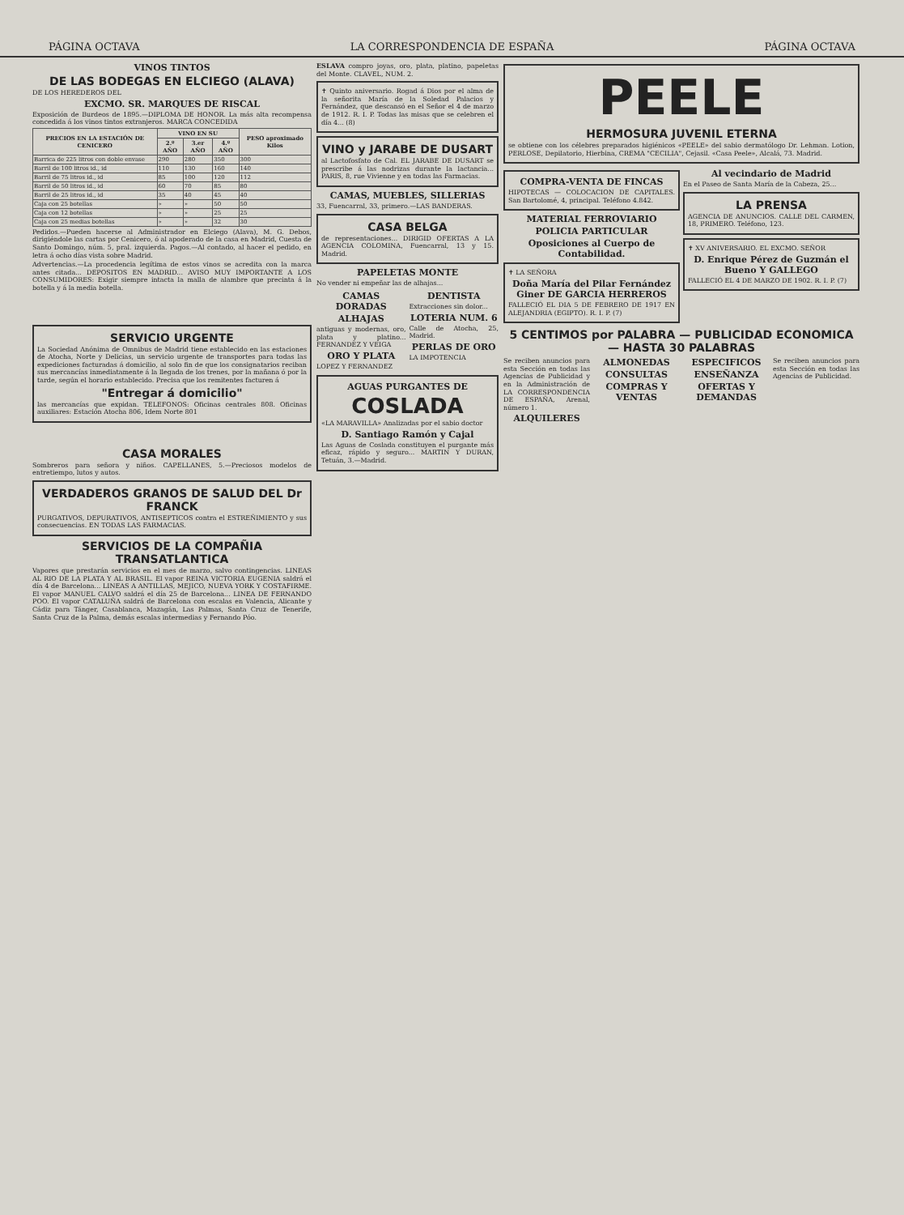PÁGINA OCTAVA LA CORRESPONDENCIA DE ESPAÑA PÁGINA OCTAVA
VINOS TINTOS
DE LAS BODEGAS EN ELCIEGO (ALAVA)
DE LOS HEREDEROS DEL
EXCMO. SR. MARQUES DE RISCAL
Exposición de Burdeos de 1895.—DIPLOMA DE HONOR. La más alta recompensa concedida á los vinos tintos extranjeros. MARCA CONCEDIDA
| PRECIOS EN LA ESTACIÓN DE CENICERO | VINO EN SU | | | PESO aproximado Kilos |
| --- | --- | --- | --- | --- |
| | 2.º AÑO | 3.er AÑO | 4.º AÑO | |
| Barrica de 225 litros con doble envase | 290 | 280 | 350 | 300 |
| Barril de 100 litros id., id | 110 | 130 | 160 | 140 |
| Barril de 75 litros id., id | 85 | 100 | 120 | 112 |
| Barril de 50 litros id., id | 60 | 70 | 85 | 80 |
| Barril de 25 litros id., id | 35 | 40 | 45 | 40 |
| Caja con 25 botellas | » | » | 50 | 50 |
| Caja con 12 botellas | » | » | 25 | 25 |
| Caja con 25 medias botellas | » | » | 32 | 30 |
Pedidos.—Pueden hacerse al Administrador en Elciego (Alava), M. G. Debos, dirigiéndole las cartas por Cenicero, ó al apoderado de la casa en Madrid, Cuesta de Santo Domingo, núm. 5, pral. izquierda. Pagos.—Al contado, al hacer el pedido, en letra á ocho días vista sobre Madrid.
Advertencias.—La procedencia legítima de estos vinos se acredita con la marca antes citada... DEPOSITOS EN MADRID... AVISO MUY IMPORTANTE A LOS CONSUMIDORES: Exigir siempre intacta la malla de alambre que precinta á la botella y á la media botella.
SERVICIO URGENTE
La Sociedad Anónima de Omnibus de Madrid tiene establecido en las estaciones de Atocha, Norte y Delicias, un servicio urgente de transportes para todas las expediciones facturadas á domicilio, al solo fin de que los consignatarios reciban sus mercancías inmediatamente á la llegada de los trenes, por la mañana ó por la tarde, según el horario establecido. Precisa que los remitentes facturen á
"Entregar á domicilio"
las mercancías que expidan. TELEFONOS: Oficinas centrales 808. Oficinas auxiliares: Estación Atocha 806, Idem Norte 801
CASA MORALES
Sombreros para señora y niños. CAPELLANES, 5.—Preciosos modelos de entretiempo, lutos y autos.
VERDADEROS GRANOS DE SALUD DEL Dr FRANCK
PURGATIVOS, DEPURATIVOS, ANTISEPTICOS contra el ESTREÑIMIENTO y sus consecuencias. EN TODAS LAS FARMACIAS.
SERVICIOS DE LA COMPAÑIA TRANSATLANTICA
Vapores que prestarán servicios en el mes de marzo, salvo contingencias. LINEAS AL RIO DE LA PLATA Y AL BRASIL. El vapor REINA VICTORIA EUGENIA saldrá el día 4 de Barcelona... LINEAS A ANTILLAS, MEJICO, NUEVA YORK Y COSTAFIRME. El vapor MANUEL CALVO saldrá el día 25 de Barcelona... LINEA DE FERNANDO POO. El vapor CATALUÑA saldrá de Barcelona con escalas en Valencia, Alicante y Cádiz para Tánger, Casablanca, Mazagán, Las Palmas, Santa Cruz de Tenerife, Santa Cruz de la Palma, demás escalas intermedias y Fernando Póo.
ESLAVA compro joyas, oro, plata, platino, papeletas del Monte. CLAVEL, NUM. 2.
✝ Quinto aniversario. Rogad á Dios por el alma de la señorita María de la Soledad Palacios y Fernández, que descansó en el Señor el 4 de marzo de 1912. R. I. P. Todas las misas que se celebren el día 4... (8)
VINO y JARABE DE DUSART
al Lactofosfato de Cal. EL JARABE DE DUSART se prescribe á las nodrizas durante la lactancia... PARIS, 8, rue Vivienne y en todas las Farmacias.
CAMAS, MUEBLES, SILLERIAS
33, Fuencarral, 33, primero.—LAS BANDERAS.
CASA BELGA
de representaciones... DIRIGID OFERTAS A LA AGENCIA COLOMINA, Fuencarral, 13 y 15. Madrid.
PAPELETAS MONTE
No vender ni empeñar las de alhajas...
CAMAS DORADAS
ALHAJAS
antiguas y modernas, oro, plata y platino... FERNANDEZ Y VEIGA
ORO Y PLATA
LOPEZ Y FERNANDEZ
DENTISTA
Extracciones sin dolor...
LOTERIA NUM. 6
Calle de Atocha, 25, Madrid.
PERLAS DE ORO
LA IMPOTENCIA
AGUAS PURGANTES DE
COSLADA
«LA MARAVILLA» Analizadas por el sabio doctor
D. Santiago Ramón y Cajal
Las Aguas de Coslada constituyen el purgante más eficaz, rápido y seguro... MARTIN Y DURAN, Tetuán, 3.—Madrid.
PEELE
HERMOSURA JUVENIL ETERNA
se obtiene con los célebres preparados higiénicos «PEELE» del sabio dermatólogo Dr. Lehman. Lotion, PERLOSE, Depilatorio, Hierbina, CREMA "CECILIA", Cejasil. «Casa Peele», Alcalá, 73. Madrid.
COMPRA-VENTA DE FINCAS
HIPOTECAS — COLOCACION DE CAPITALES. San Bartolomé, 4, principal. Teléfono 4.842.
MATERIAL FERROVIARIO
POLICIA PARTICULAR
Oposiciones al Cuerpo de Contabilidad.
✝ LA SEÑORA
Doña María del Pilar Fernández Giner DE GARCIA HERREROS
FALLECIÓ EL DIA 5 DE FEBRERO DE 1917 EN ALEJANDRIA (EGIPTO). R. I. P. (7)
Al vecindario de Madrid
En el Paseo de Santa María de la Cabeza, 25...
LA PRENSA
AGENCIA DE ANUNCIOS. CALLE DEL CARMEN, 18, PRIMERO. Teléfono, 123.
✝ XV ANIVERSARIO. EL EXCMO. SEÑOR
D. Enrique Pérez de Guzmán el Bueno Y GALLEGO
FALLECIÓ EL 4 DE MARZO DE 1902. R. I. P. (7)
5 CENTIMOS por PALABRA — PUBLICIDAD ECONOMICA — HASTA 30 PALABRAS
Se reciben anuncios para esta Sección en todas las Agencias de Publicidad y en la Administración de LA CORRESPONDENCIA DE ESPAÑA, Arenal, número 1.
ALQUILERES
ALMONEDAS
CONSULTAS
COMPRAS Y VENTAS
ESPECIFICOS
ENSEÑANZA
OFERTAS Y DEMANDAS
Se reciben anuncios para esta Sección en todas las Agencias de Publicidad.